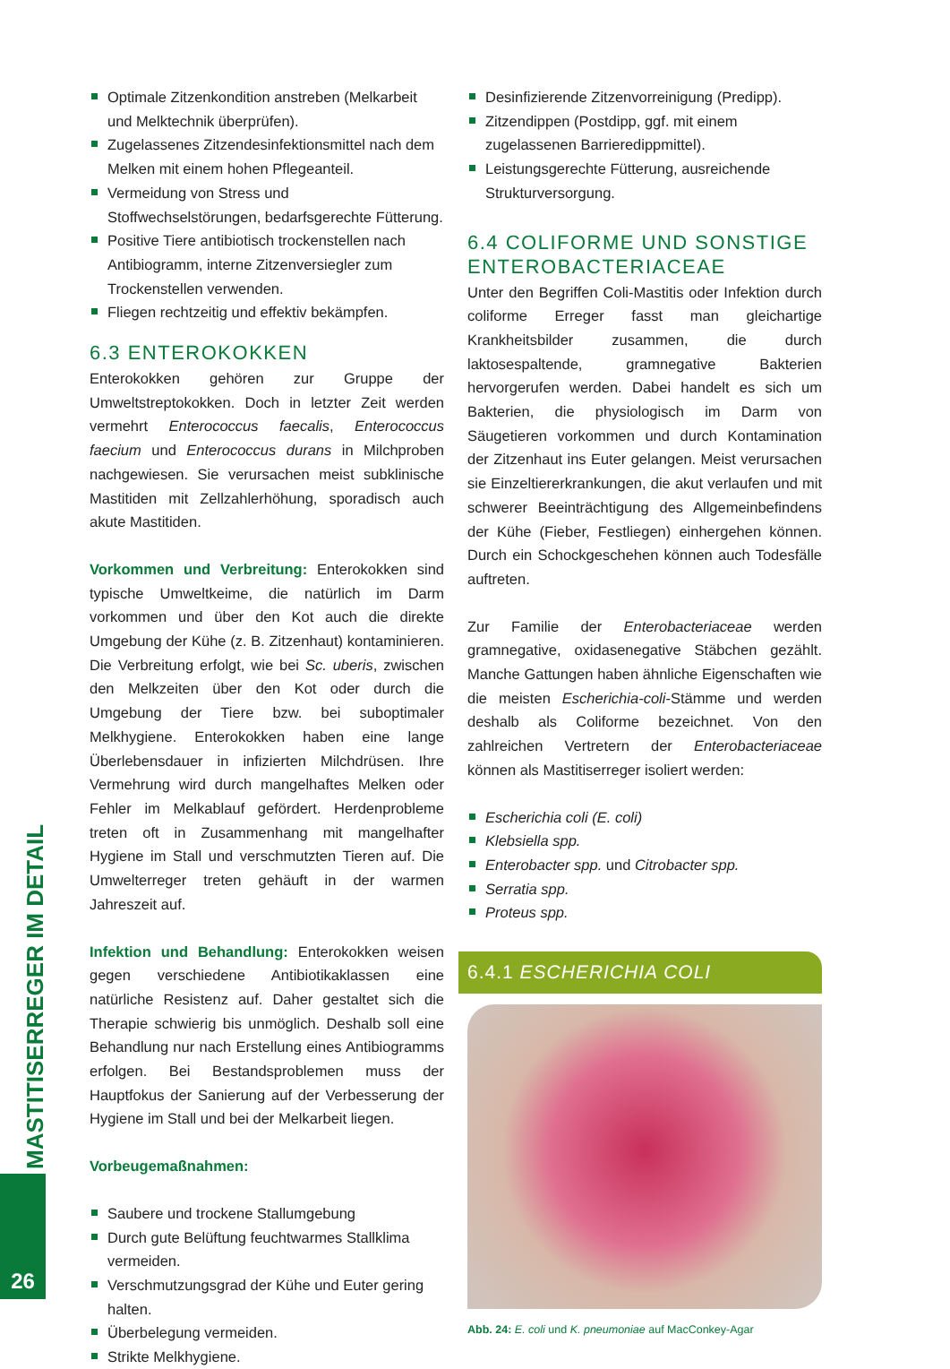MASTITISERREGER IM DETAIL
Optimale Zitzenkondition anstreben (Melkarbeit und Melktechnik überprüfen).
Zugelassenes Zitzendesinfektionsmittel nach dem Melken mit einem hohen Pflegeanteil.
Vermeidung von Stress und Stoffwechselstörungen, bedarfsgerechte Fütterung.
Positive Tiere antibiotisch trockenstellen nach Antibiogramm, interne Zitzenversiegler zum Trockenstellen verwenden.
Fliegen rechtzeitig und effektiv bekämpfen.
6.3 ENTEROKOKKEN
Enterokokken gehören zur Gruppe der Umweltstreptokokken. Doch in letzter Zeit werden vermehrt Enterococcus faecalis, Enterococcus faecium und Enterococcus durans in Milchproben nachgewiesen. Sie verursachen meist subklinische Mastitiden mit Zellzahlerhöhung, sporadisch auch akute Mastitiden.
Vorkommen und Verbreitung: Enterokokken sind typische Umweltkeime, die natürlich im Darm vorkommen und über den Kot auch die direkte Umgebung der Kühe (z. B. Zitzenhaut) kontaminieren. Die Verbreitung erfolgt, wie bei Sc. uberis, zwischen den Melkzeiten über den Kot oder durch die Umgebung der Tiere bzw. bei suboptimaler Melkhygiene. Enterokokken haben eine lange Überlebensdauer in infizierten Milchdrüsen. Ihre Vermehrung wird durch mangelhaftes Melken oder Fehler im Melkablauf gefördert. Herdenprobleme treten oft in Zusammenhang mit mangelhafter Hygiene im Stall und verschmutzten Tieren auf. Die Umwelterreger treten gehäuft in der warmen Jahreszeit auf.
Infektion und Behandlung: Enterokokken weisen gegen verschiedene Antibiotikaklassen eine natürliche Resistenz auf. Daher gestaltet sich die Therapie schwierig bis unmöglich. Deshalb soll eine Behandlung nur nach Erstellung eines Antibiogramms erfolgen. Bei Bestandsproblemen muss der Hauptfokus der Sanierung auf der Verbesserung der Hygiene im Stall und bei der Melkarbeit liegen.
Vorbeugemaßnahmen:
Saubere und trockene Stallumgebung
Durch gute Belüftung feuchtwarmes Stallklima vermeiden.
Verschmutzungsgrad der Kühe und Euter gering halten.
Überbelegung vermeiden.
Strikte Melkhygiene.
Desinfizierende Zitzenvorreinigung (Predipp).
Zitzendippen (Postdipp, ggf. mit einem zugelassenen Barrieredippmittel).
Leistungsgerechte Fütterung, ausreichende Strukturversorgung.
6.4 COLIFORME UND SONSTIGE ENTEROBACTERIACEAE
Unter den Begriffen Coli-Mastitis oder Infektion durch coliforme Erreger fasst man gleichartige Krankheitsbilder zusammen, die durch laktosespaltende, gramnegative Bakterien hervorgerufen werden. Dabei handelt es sich um Bakterien, die physiologisch im Darm von Säugetieren vorkommen und durch Kontamination der Zitzenhaut ins Euter gelangen. Meist verursachen sie Einzeltiererkrankungen, die akut verlaufen und mit schwerer Beeinträchtigung des Allgemeinbefindens der Kühe (Fieber, Festliegen) einhergehen können. Durch ein Schockgeschehen können auch Todesfälle auftreten.
Zur Familie der Enterobacteriaceae werden gramnegative, oxidasenegative Stäbchen gezählt. Manche Gattungen haben ähnliche Eigenschaften wie die meisten Escherichia-coli-Stämme und werden deshalb als Coliforme bezeichnet. Von den zahlreichen Vertretern der Enterobacteriaceae können als Mastitiserreger isoliert werden:
Escherichia coli (E. coli)
Klebsiella spp.
Enterobacter spp. und Citrobacter spp.
Serratia spp.
Proteus spp.
6.4.1 ESCHERICHIA COLI
Abb. 24: E. coli und K. pneumoniae auf MacConkey-Agar
26